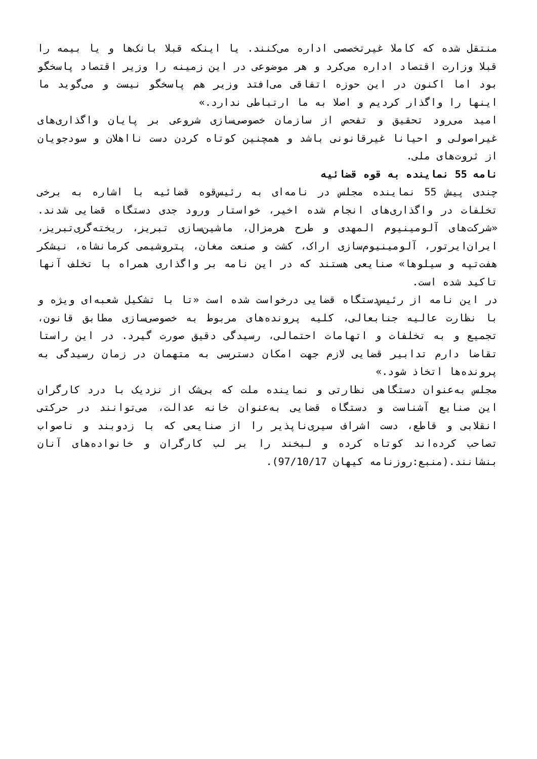منتقل شده که کاملا غیرتخصصی اداره می‌کنند. یا اینکه قبلا بانک‌ها و یا بیمه را قبلا وزارت اقتصاد اداره می‌کرد و هر موضوعی در این زمینه را وزیر اقتصاد پاسخگو بود اما اکنون در این حوزه اتفاقی می‌افتد وزیر هم پاسخگو نیست و می‌گوید ما اینها را واگذار کردیم و اصلا به ما ارتباطی ندارد.»
امید می‌رود تحقیق و تفحص از سازمان خصوصی‌سازی شروعی بر پایان واگذاری‌های غیراصولی و احیانا غیرقانونی باشد و همچنین کوتاه کردن دست نااهلان و سودجویان از ثروت‌های ملی.
نامه 55 نماینده به قوه قضائیه
چندی پیش 55 نماینده مجلس در نامه‌ای به رئیس‌قوه قضائیه با اشاره به برخی تخلفات در واگذاری‌های انجام شده اخیر، خواستار ورود جدی دستگاه قضایی شدند. «شرکت‌های آلومینیوم المهدی و طرح هرمزال، ماشین‌سازی تبریز، ریخته‌گری‌تبریز، ایران‌ایرتور، آلومینیوم‌سازی اراک، کشت و صنعت مغان، پتروشیمی کرمانشاه، نیشکر هفت‌تپه و سیلوها» صنایعی هستند که در این نامه بر واگذاری همراه با تخلف آنها تاکید شده است.
در این نامه از رئیس‌دستگاه قضایی درخواست شده است «تا با تشکیل شعبه‌ای ویژه و با نظارت عالیه جنابعالی، کلیه پرونده‌های مربوط به خصوصی‌سازی مطابق قانون، تجمیع و به تخلفات و اتهامات احتمالی، رسیدگی دقیق صورت گیرد. در این راستا تقاضا دارم تدابیر قضایی لازم جهت امکان دسترسی به متهمان در زمان رسیدگی به پرونده‌ها اتخاذ شود.»
مجلس به‌عنوان دستگاهی نظارتی و نماینده ملت که بی‌شک از نزدیک با درد کارگران این صنایع آشناست و دستگاه قضایی به‌عنوان خانه عدالت، می‌توانند در حرکتی انقلابی و قاطع، دست اشراف سیری‌ناپذیر را از صنایعی که با زدوبند و ناصواب تصاحب کرده‌اند کوتاه کرده و لبخند را بر لب کارگران و خانواده‌های آنان بنشانند.(منبع:روزنامه کیهان 97/10/17).